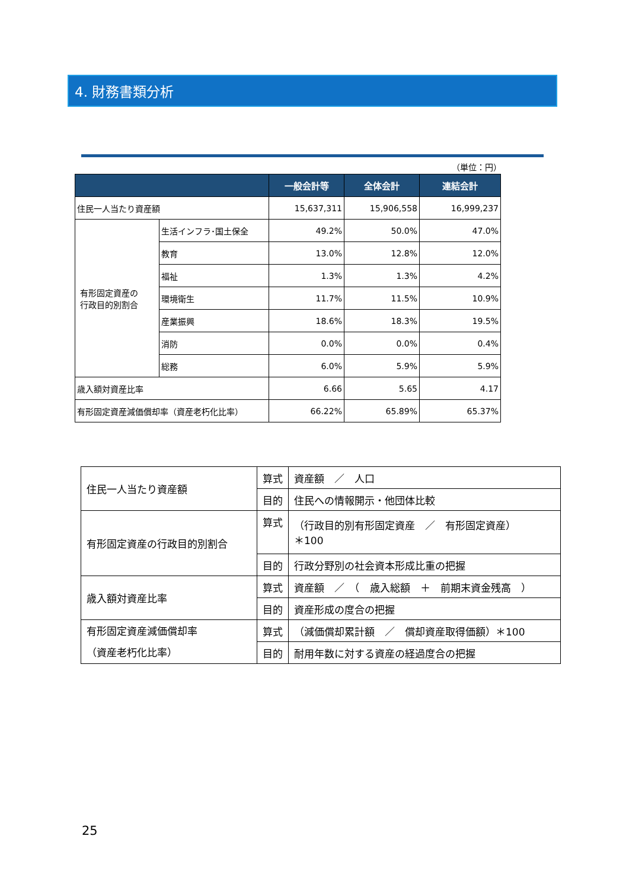4. 財務書類分析
（単位：円）
| | | 一般会計等 | 全体会計 | 連結会計 |
| --- | --- | --- | --- | --- |
| 住民一人当たり資産額 | | 15,637,311 | 15,906,558 | 16,999,237 |
| 有形固定資産の 行政目的別割合 | 生活インフラ･国土保全 | 49.2% | 50.0% | 47.0% |
| | 教育 | 13.0% | 12.8% | 12.0% |
| | 福祉 | 1.3% | 1.3% | 4.2% |
| | 環境衛生 | 11.7% | 11.5% | 10.9% |
| | 産業振興 | 18.6% | 18.3% | 19.5% |
| | 消防 | 0.0% | 0.0% | 0.4% |
| | 総務 | 6.0% | 5.9% | 5.9% |
| 歳入額対資産比率 | | 6.66 | 5.65 | 4.17 |
| 有形固定資産減価償却率（資産老朽化比率） | | 66.22% | 65.89% | 65.37% |
| 住民一人当たり資産額 | 算式 | 資産額 ／ 人口 |
| | 目的 | 住民への情報開示・他団体比較 |
| 有形固定資産の行政目的別割合 | 算式 | （行政目的別有形固定資産 ／ 有形固定資産） ＊100 |
| | 目的 | 行政分野別の社会資本形成比重の把握 |
| 歳入額対資産比率 | 算式 | 資産額 ／ （ 歳入総額 ＋ 前期末資金残高 ） |
| | 目的 | 資産形成の度合の把握 |
| 有形固定資産減価償却率 （資産老朽化比率） | 算式 | （減価償却累計額 ／ 償却資産取得価額）＊100 |
| | 目的 | 耐用年数に対する資産の経過度合の把握 |
25